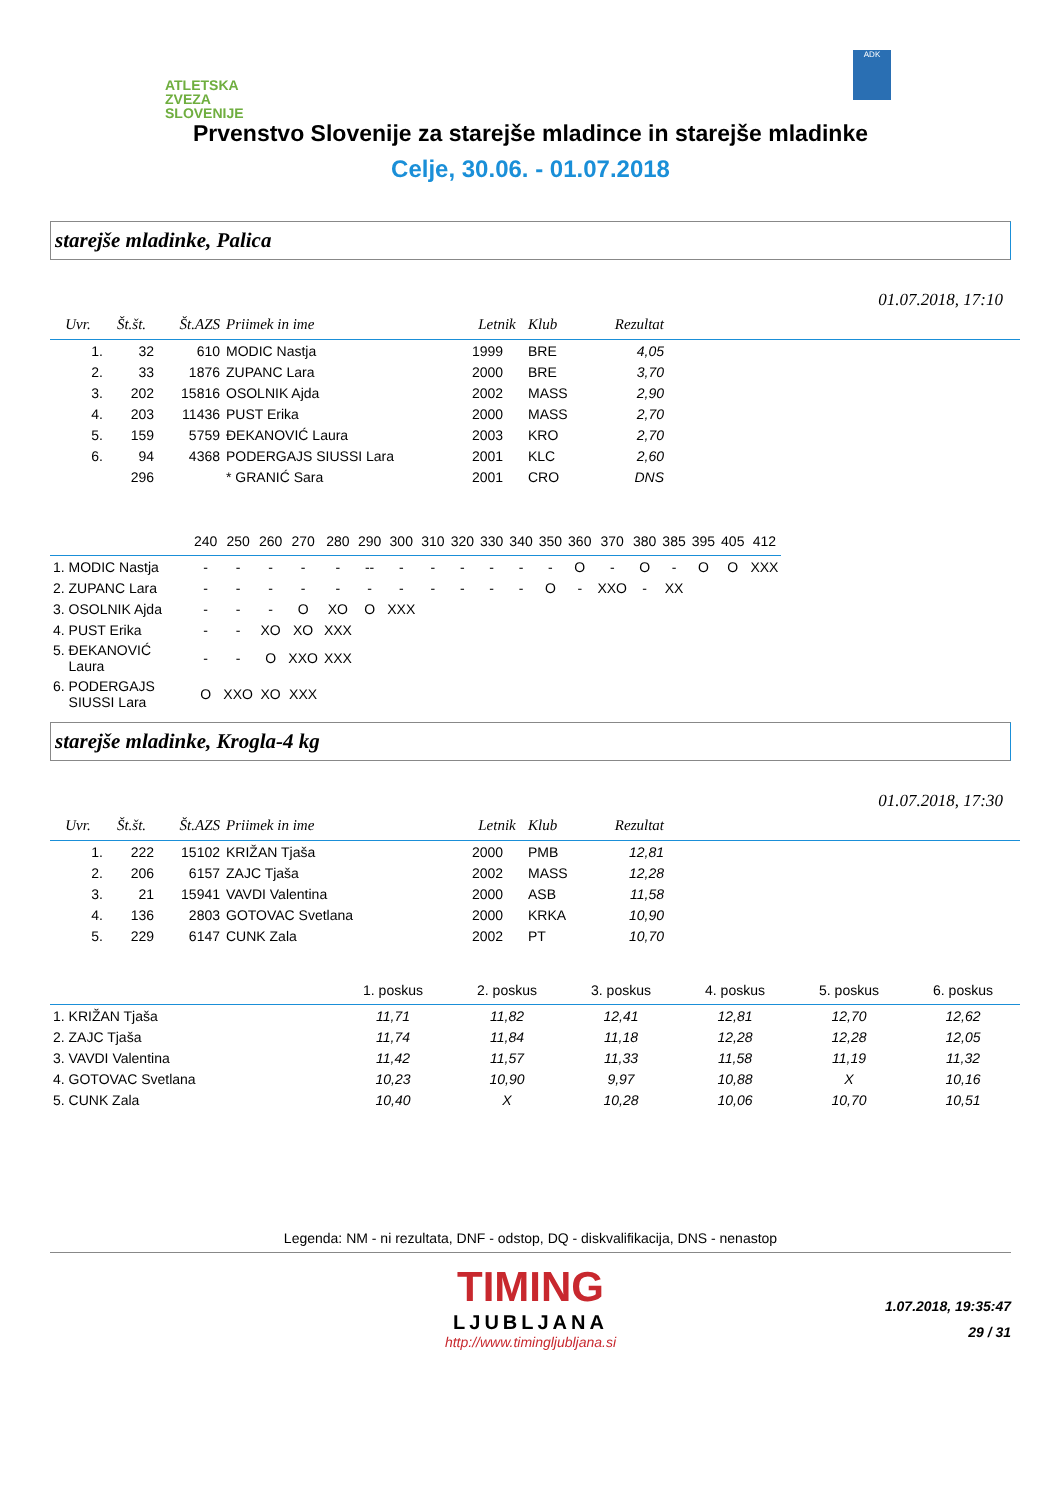ATLETSKA
ZVEZA
SLOVENIJE
ADK
Prvenstvo Slovenije za starejše mladince in starejše mladinke
Celje, 30.06. - 01.07.2018
starejše mladinke, Palica
01.07.2018, 17:10
| Uvr. | Št.št. | Št.AZS | Priimek in ime | Letnik | Klub | Rezultat | |
| --- | --- | --- | --- | --- | --- | --- | --- |
| 1. | 32 | 610 | MODIC Nastja | 1999 | BRE | 4,05 | |
| 2. | 33 | 1876 | ZUPANC Lara | 2000 | BRE | 3,70 | |
| 3. | 202 | 15816 | OSOLNIK Ajda | 2002 | MASS | 2,90 | |
| 4. | 203 | 11436 | PUST Erika | 2000 | MASS | 2,70 | |
| 5. | 159 | 5759 | ĐEKANOVIĆ Laura | 2003 | KRO | 2,70 | |
| 6. | 94 | 4368 | PODERGAJS SIUSSI Lara | 2001 | KLC | 2,60 | |
| | 296 | | * GRANIĆ Sara | 2001 | CRO | DNS | |
| | 240 | 250 | 260 | 270 | 280 | 290 | 300 | 310 | 320 | 330 | 340 | 350 | 360 | 370 | 380 | 385 | 395 | 405 | 412 |
| --- | --- | --- | --- | --- | --- | --- | --- | --- | --- | --- | --- | --- | --- | --- | --- | --- | --- | --- | --- |
| 1. MODIC Nastja | - | - | - | - | - | -- | - | - | - | - | - | - | O | - | O | - | O | O | XXX |
| 2. ZUPANC Lara | - | - | - | - | - | - | - | - | - | - | - | O | - | XXO | - | XX | | | |
| 3. OSOLNIK Ajda | - | - | - | O | XO | O | XXX | | | | | | | | | | | | |
| 4. PUST Erika | - | - | XO | XO | XXX | | | | | | | | | | | | | | |
| 5. ĐEKANOVIĆ Laura | - | - | O | XXO | XXX | | | | | | | | | | | | | | |
| 6. PODERGAJS SIUSSI Lara | O | XXO | XO | XXX | | | | | | | | | | | | | | | |
starejše mladinke, Krogla-4 kg
01.07.2018, 17:30
| Uvr. | Št.št. | Št.AZS | Priimek in ime | Letnik | Klub | Rezultat | |
| --- | --- | --- | --- | --- | --- | --- | --- |
| 1. | 222 | 15102 | KRIŽAN Tjaša | 2000 | PMB | 12,81 | |
| 2. | 206 | 6157 | ZAJC Tjaša | 2002 | MASS | 12,28 | |
| 3. | 21 | 15941 | VAVDI Valentina | 2000 | ASB | 11,58 | |
| 4. | 136 | 2803 | GOTOVAC Svetlana | 2000 | KRKA | 10,90 | |
| 5. | 229 | 6147 | CUNK Zala | 2002 | PT | 10,70 | |
| | 1. poskus | 2. poskus | 3. poskus | 4. poskus | 5. poskus | 6. poskus |
| --- | --- | --- | --- | --- | --- | --- |
| 1. KRIŽAN Tjaša | 11,71 | 11,82 | 12,41 | 12,81 | 12,70 | 12,62 |
| 2. ZAJC Tjaša | 11,74 | 11,84 | 11,18 | 12,28 | 12,28 | 12,05 |
| 3. VAVDI Valentina | 11,42 | 11,57 | 11,33 | 11,58 | 11,19 | 11,32 |
| 4. GOTOVAC Svetlana | 10,23 | 10,90 | 9,97 | 10,88 | X | 10,16 |
| 5. CUNK Zala | 10,40 | X | 10,28 | 10,06 | 10,70 | 10,51 |
Legenda: NM - ni rezultata, DNF - odstop, DQ - diskvalifikacija, DNS - nenastop
TIMING
LJUBLJANA
http://www.timingljubljana.si
1.07.2018, 19:35:47
29 / 31